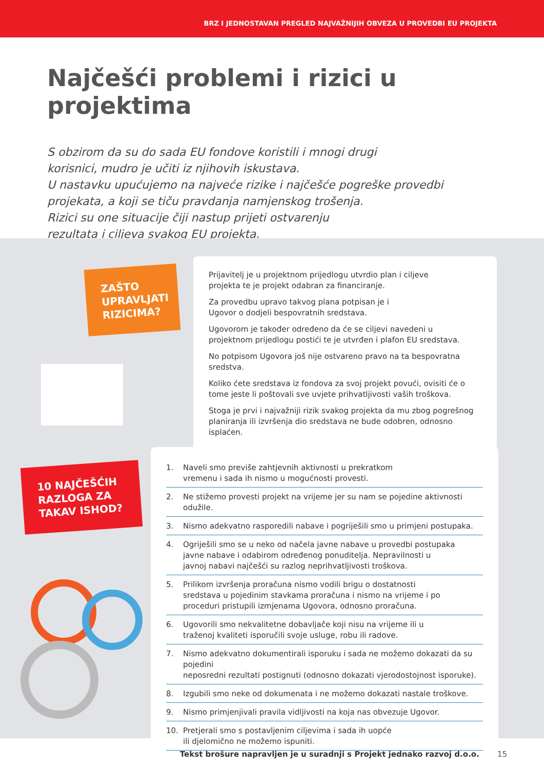BRZ I JEDNOSTAVAN PREGLED NAJVAŽNIJIH OBVEZA U PROVEDBI EU PROJEKTA
Najčešći problemi i rizici u projektima
S obzirom da su do sada EU fondove koristili i mnogi drugi
korisnici, mudro je učiti iz njihovih iskustava.
U nastavku upućujemo na najveće rizike i najčešće pogreške provedbi
projekata, a koji se tiču pravdanja namjenskog trošenja.
Rizici su one situacije čiji nastup prijeti ostvarenju
rezultata i ciljeva svakog EU projekta.
ZAŠTO UPRAVLJATI RIZICIMA?
10 NAJČEŠĆIH RAZLOGA ZA TAKAV ISHOD?
Prijavitelj je u projektnom prijedlogu utvrdio plan i ciljeve
projekta te je projekt odabran za financiranje.
Za provedbu upravo takvog plana potpisan je i
Ugovor o dodjeli bespovratnih sredstava.
Ugovorom je također određeno da će se ciljevi navedeni u
projektnom prijedlogu postići te je utvrđen i plafon EU sredstava.
No potpisom Ugovora još nije ostvareno pravo na ta bespovratna sredstva.
Koliko ćete sredstava iz fondova za svoj projekt povući, ovisiti će o
tome jeste li poštovali sve uvjete prihvatljivosti vaših troškova.
Stoga je prvi i najvažniji rizik svakog projekta da mu zbog pogrešnog
planiranja ili izvršenja dio sredstava ne bude odobren, odnosno isplaćen.
1. Naveli smo previše zahtjevnih aktivnosti u prekratkom
vremenu i sada ih nismo u mogućnosti provesti.
2. Ne stižemo provesti projekt na vrijeme jer su nam se pojedine aktivnosti odužile.
3. Nismo adekvatno rasporedili nabave i pogriješili smo u primjeni postupaka.
4. Ogriješili smo se u neko od načela javne nabave u provedbi postupaka
javne nabave i odabirom određenog ponuditelja. Nepravilnosti u
javnoj nabavi najčešći su razlog neprihvatljivosti troškova.
5. Prilikom izvršenja proračuna nismo vodili brigu o dostatnosti
sredstava u pojedinim stavkama proračuna i nismo na vrijeme i po
proceduri pristupili izmjenama Ugovora, odnosno proračuna.
6. Ugovorili smo nekvalitetne dobavljače koji nisu na vrijeme ili u
traženoj kvaliteti isporučili svoje usluge, robu ili radove.
7. Nismo adekvatno dokumentirali isporuku i sada ne možemo dokazati da su pojedini
neposredni rezultati postignuti (odnosno dokazati vjerodostojnost isporuke).
8. Izgubili smo neke od dokumenata i ne možemo dokazati nastale troškove.
9. Nismo primjenjivali pravila vidljivosti na koja nas obvezuje Ugovor.
10. Pretjerali smo s postavljenim ciljevima i sada ih uopće
ili djelomično ne možemo ispuniti.
Tekst brošure napravljen je u suradnji s Projekt jednako razvoj d.o.o. 15